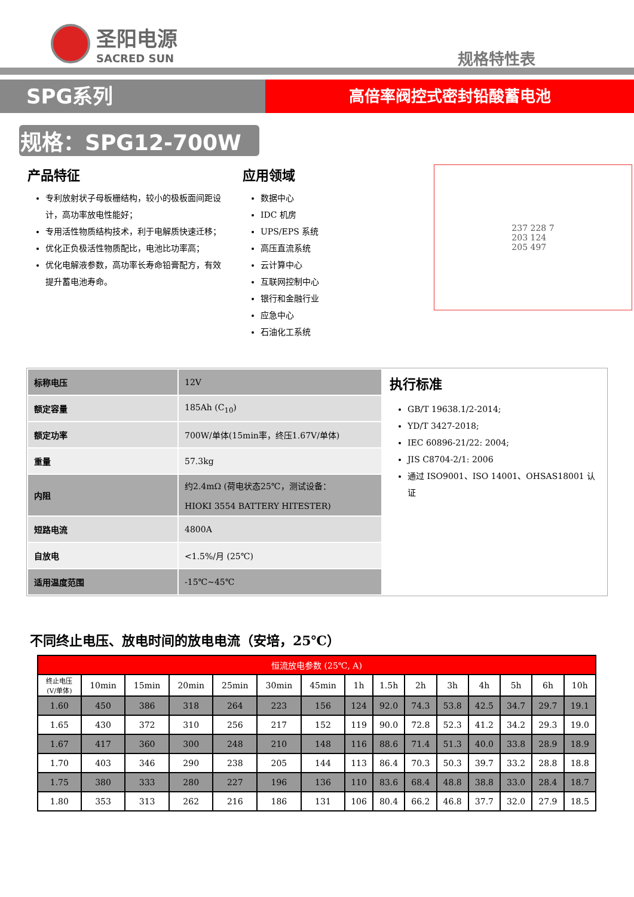圣阳电源
SACRED SUN
规格特性表
SPG系列
高倍率阀控式密封铅酸蓄电池
规格：SPG12-700W
产品特征
专利放射状子母板栅结构，较小的极板面间距设计，高功率放电性能好；
专用活性物质结构技术，利于电解质快速迁移；
优化正负极活性物质配比，电池比功率高；
优化电解液参数，高功率长寿命铅膏配方，有效提升蓄电池寿命。
应用领域
数据中心
IDC 机房
UPS/EPS 系统
高压直流系统
云计算中心
互联网控制中心
银行和金融行业
应急中心
石油化工系统
237 228 7
203 124
205 497
| 标称电压 | 12V |
| 额定容量 | 185Ah (C<sub>10</sub>) |
| 额定功率 | 700W/单体(15min率，终压1.67V/单体) |
| 重量 | 57.3kg |
| 内阻 | 约2.4mΩ (荷电状态25℃，测试设备： HIOKI 3554 BATTERY HITESTER) |
| 短路电流 | 4800A |
| 自放电 | <1.5%/月 (25℃) |
| 适用温度范围 | -15℃~45℃ |
执行标准
GB/T 19638.1/2-2014;
YD/T 3427-2018;
IEC 60896-21/22: 2004;
JIS C8704-2/1: 2006
通过 ISO9001、ISO 14001、OHSAS18001 认证
不同终止电压、放电时间的放电电流（安培，25℃）
| 恒流放电参数 (25℃, A) | | | | | | | | | | | | | | |
| --- | --- | --- | --- | --- | --- | --- | --- | --- | --- | --- | --- | --- | --- | --- |
| 终止电压 (V/单体) | 10min | 15min | 20min | 25min | 30min | 45min | 1h | 1.5h | 2h | 3h | 4h | 5h | 6h | 10h |
| 1.60 | 450 | 386 | 318 | 264 | 223 | 156 | 124 | 92.0 | 74.3 | 53.8 | 42.5 | 34.7 | 29.7 | 19.1 |
| 1.65 | 430 | 372 | 310 | 256 | 217 | 152 | 119 | 90.0 | 72.8 | 52.3 | 41.2 | 34.2 | 29.3 | 19.0 |
| 1.67 | 417 | 360 | 300 | 248 | 210 | 148 | 116 | 88.6 | 71.4 | 51.3 | 40.0 | 33.8 | 28.9 | 18.9 |
| 1.70 | 403 | 346 | 290 | 238 | 205 | 144 | 113 | 86.4 | 70.3 | 50.3 | 39.7 | 33.2 | 28.8 | 18.8 |
| 1.75 | 380 | 333 | 280 | 227 | 196 | 136 | 110 | 83.6 | 68.4 | 48.8 | 38.8 | 33.0 | 28.4 | 18.7 |
| 1.80 | 353 | 313 | 262 | 216 | 186 | 131 | 106 | 80.4 | 66.2 | 46.8 | 37.7 | 32.0 | 27.9 | 18.5 |